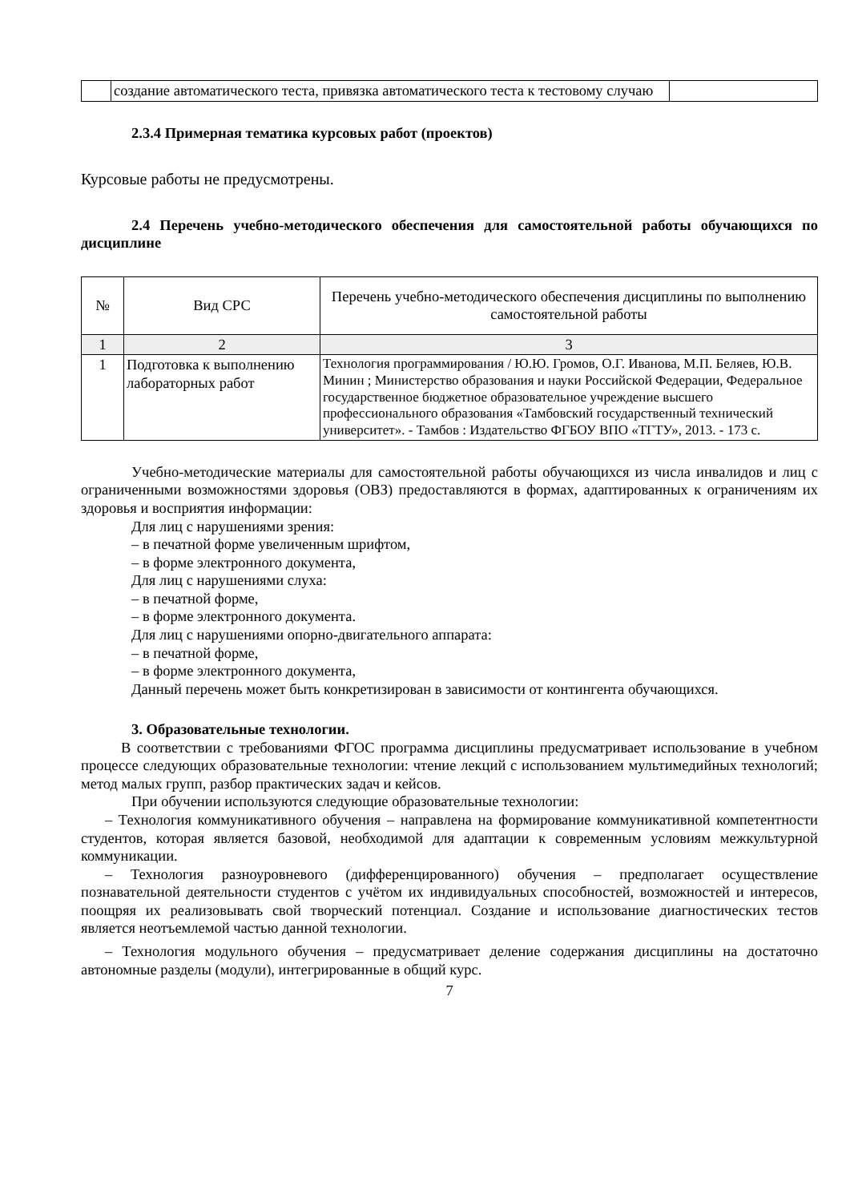| | создание автоматического теста, привязка автоматического теста к тестовому случаю | |
2.3.4 Примерная тематика курсовых работ (проектов)
Курсовые работы не предусмотрены.
2.4 Перечень учебно-методического обеспечения для самостоятельной работы обучающихся по дисциплине
| № | Вид СРС | Перечень учебно-методического обеспечения дисциплины по выполнению самостоятельной работы |
| --- | --- | --- |
| 1 | 2 | 3 |
| 1 | Подготовка к выполнению лабораторных работ | Технология программирования / Ю.Ю. Громов, О.Г. Иванова, М.П. Беляев, Ю.В. Минин ; Министерство образования и науки Российской Федерации, Федеральное государственное бюджетное образовательное учреждение высшего профессионального образования «Тамбовский государственный технический университет». - Тамбов : Издательство ФГБОУ ВПО «ТГТУ», 2013. - 173 с. |
Учебно-методические материалы для самостоятельной работы обучающихся из числа инвалидов и лиц с ограниченными возможностями здоровья (ОВЗ) предоставляются в формах, адаптированных к ограничениям их здоровья и восприятия информации:
Для лиц с нарушениями зрения:
– в печатной форме увеличенным шрифтом,
– в форме электронного документа,
Для лиц с нарушениями слуха:
– в печатной форме,
– в форме электронного документа.
Для лиц с нарушениями опорно-двигательного аппарата:
– в печатной форме,
– в форме электронного документа,
Данный перечень может быть конкретизирован в зависимости от контингента обучающихся.
3. Образовательные технологии.
В соответствии с требованиями ФГОС программа дисциплины предусматривает использование в учебном процессе следующих образовательные технологии: чтение лекций с использованием мультимедийных технологий; метод малых групп, разбор практических задач и кейсов.
При обучении используются следующие образовательные технологии:
– Технология коммуникативного обучения – направлена на формирование коммуникативной компетентности студентов, которая является базовой, необходимой для адаптации к современным условиям межкультурной коммуникации.
– Технология разноуровневого (дифференцированного) обучения – предполагает осуществление познавательной деятельности студентов с учётом их индивидуальных способностей, возможностей и интересов, поощряя их реализовывать свой творческий потенциал. Создание и использование диагностических тестов является неотъемлемой частью данной технологии.
– Технология модульного обучения – предусматривает деление содержания дисциплины на достаточно автономные разделы (модули), интегрированные в общий курс.
7